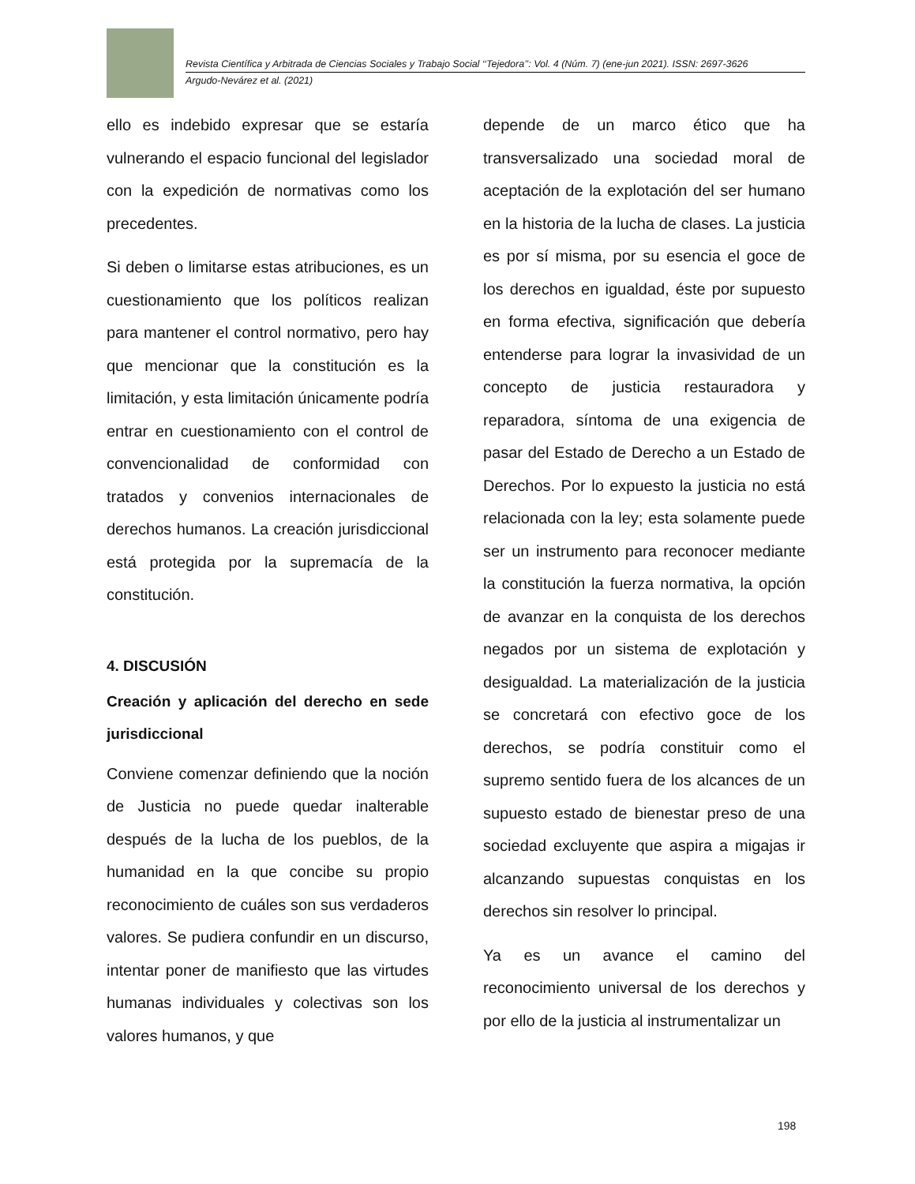Revista Científica y Arbitrada de Ciencias Sociales y Trabajo Social ‘‘Tejedora’’: Vol. 4 (Núm. 7) (ene-jun 2021). ISSN: 2697-3626
Argudo-Nevárez et al. (2021)
ello es indebido expresar que se estaría vulnerando el espacio funcional del legislador con la expedición de normativas como los precedentes.
Si deben o limitarse estas atribuciones, es un cuestionamiento que los políticos realizan para mantener el control normativo, pero hay que mencionar que la constitución es la limitación, y esta limitación únicamente podría entrar en cuestionamiento con el control de convencionalidad de conformidad con tratados y convenios internacionales de derechos humanos. La creación jurisdiccional está protegida por la supremacía de la constitución.
4. DISCUSIÓN
Creación y aplicación del derecho en sede jurisdiccional
Conviene comenzar definiendo que la noción de Justicia no puede quedar inalterable después de la lucha de los pueblos, de la humanidad en la que concibe su propio reconocimiento de cuáles son sus verdaderos valores. Se pudiera confundir en un discurso, intentar poner de manifiesto que las virtudes humanas individuales y colectivas son los valores humanos, y que
depende de un marco ético que ha transversalizado una sociedad moral de aceptación de la explotación del ser humano en la historia de la lucha de clases. La justicia es por sí misma, por su esencia el goce de los derechos en igualdad, éste por supuesto en forma efectiva, significación que debería entenderse para lograr la invasividad de un concepto de justicia restauradora y reparadora, síntoma de una exigencia de pasar del Estado de Derecho a un Estado de Derechos. Por lo expuesto la justicia no está relacionada con la ley; esta solamente puede ser un instrumento para reconocer mediante la constitución la fuerza normativa, la opción de avanzar en la conquista de los derechos negados por un sistema de explotación y desigualdad. La materialización de la justicia se concretará con efectivo goce de los derechos, se podría constituir como el supremo sentido fuera de los alcances de un supuesto estado de bienestar preso de una sociedad excluyente que aspira a migajas ir alcanzando supuestas conquistas en los derechos sin resolver lo principal.
Ya es un avance el camino del reconocimiento universal de los derechos y por ello de la justicia al instrumentalizar un
198